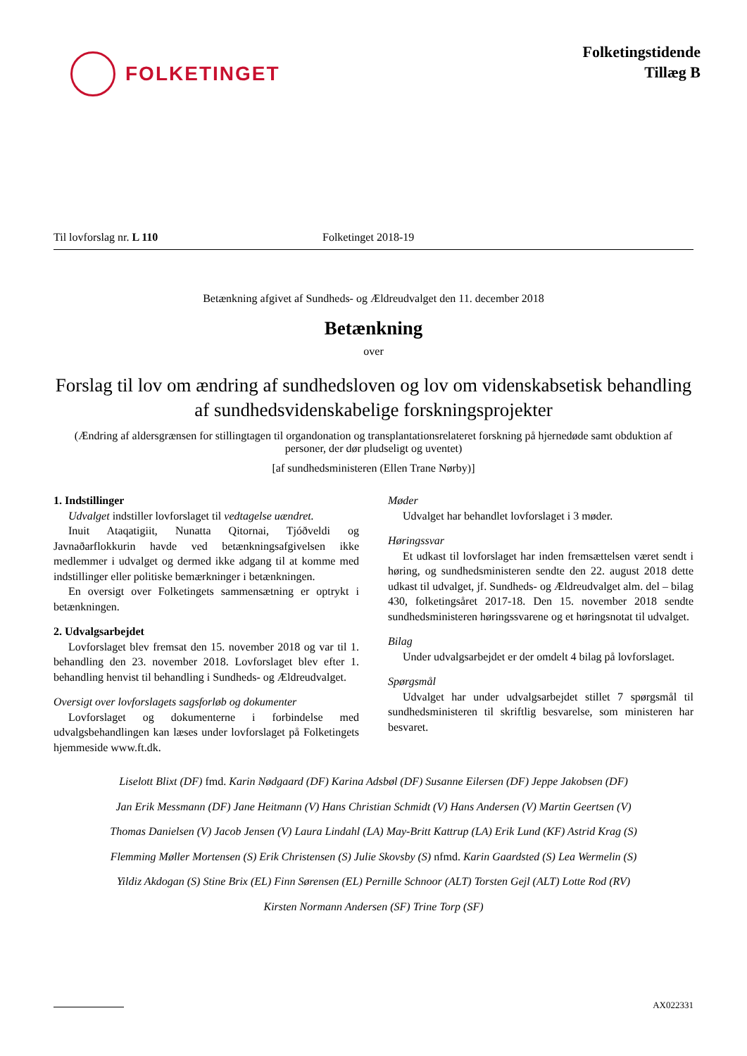FOLKETINGET
Folketingstidende
Tillæg B
Til lovforslag nr. L 110 Folketinget 2018-19
Betænkning afgivet af Sundheds- og Ældreudvalget den 11. december 2018
Betænkning
over
Forslag til lov om ændring af sundhedsloven og lov om videnskabsetisk behandling af sundhedsvidenskabelige forskningsprojekter
(Ændring af aldersgrænsen for stillingtagen til organdonation og transplantationsrelateret forskning på hjernedøde samt obduktion af personer, der dør pludseligt og uventet)
[af sundhedsministeren (Ellen Trane Nørby)]
1. Indstillinger
Udvalget indstiller lovforslaget til vedtagelse uændret.
Inuit Ataqatigiit, Nunatta Qitornai, Tjóðveldi og Javnaðarflokkurin havde ved betænkningsafgivelsen ikke medlemmer i udvalget og dermed ikke adgang til at komme med indstillinger eller politiske bemærkninger i betænkningen.
En oversigt over Folketingets sammensætning er optrykt i betænkningen.
2. Udvalgsarbejdet
Lovforslaget blev fremsat den 15. november 2018 og var til 1. behandling den 23. november 2018. Lovforslaget blev efter 1. behandling henvist til behandling i Sundheds- og Ældreudvalget.
Oversigt over lovforslagets sagsforløb og dokumenter
Lovforslaget og dokumenterne i forbindelse med udvalgsbehandlingen kan læses under lovforslaget på Folketingets hjemmeside www.ft.dk.
Møder
Udvalget har behandlet lovforslaget i 3 møder.
Høringssvar
Et udkast til lovforslaget har inden fremsættelsen været sendt i høring, og sundhedsministeren sendte den 22. august 2018 dette udkast til udvalget, jf. Sundheds- og Ældreudvalget alm. del – bilag 430, folketingsåret 2017-18. Den 15. november 2018 sendte sundhedsministeren høringssvarene og et høringsnotat til udvalget.
Bilag
Under udvalgsarbejdet er der omdelt 4 bilag på lovforslaget.
Spørgsmål
Udvalget har under udvalgsarbejdet stillet 7 spørgsmål til sundhedsministeren til skriftlig besvarelse, som ministeren har besvaret.
Liselott Blixt (DF) fmd. Karin Nødgaard (DF) Karina Adsbøl (DF) Susanne Eilersen (DF) Jeppe Jakobsen (DF)
Jan Erik Messmann (DF) Jane Heitmann (V) Hans Christian Schmidt (V) Hans Andersen (V) Martin Geertsen (V)
Thomas Danielsen (V) Jacob Jensen (V) Laura Lindahl (LA) May-Britt Kattrup (LA) Erik Lund (KF) Astrid Krag (S)
Flemming Møller Mortensen (S) Erik Christensen (S) Julie Skovsby (S) nfmd. Karin Gaardsted (S) Lea Wermelin (S)
Yildiz Akdogan (S) Stine Brix (EL) Finn Sørensen (EL) Pernille Schnoor (ALT) Torsten Gejl (ALT) Lotte Rod (RV)
Kirsten Normann Andersen (SF) Trine Torp (SF)
AX022331